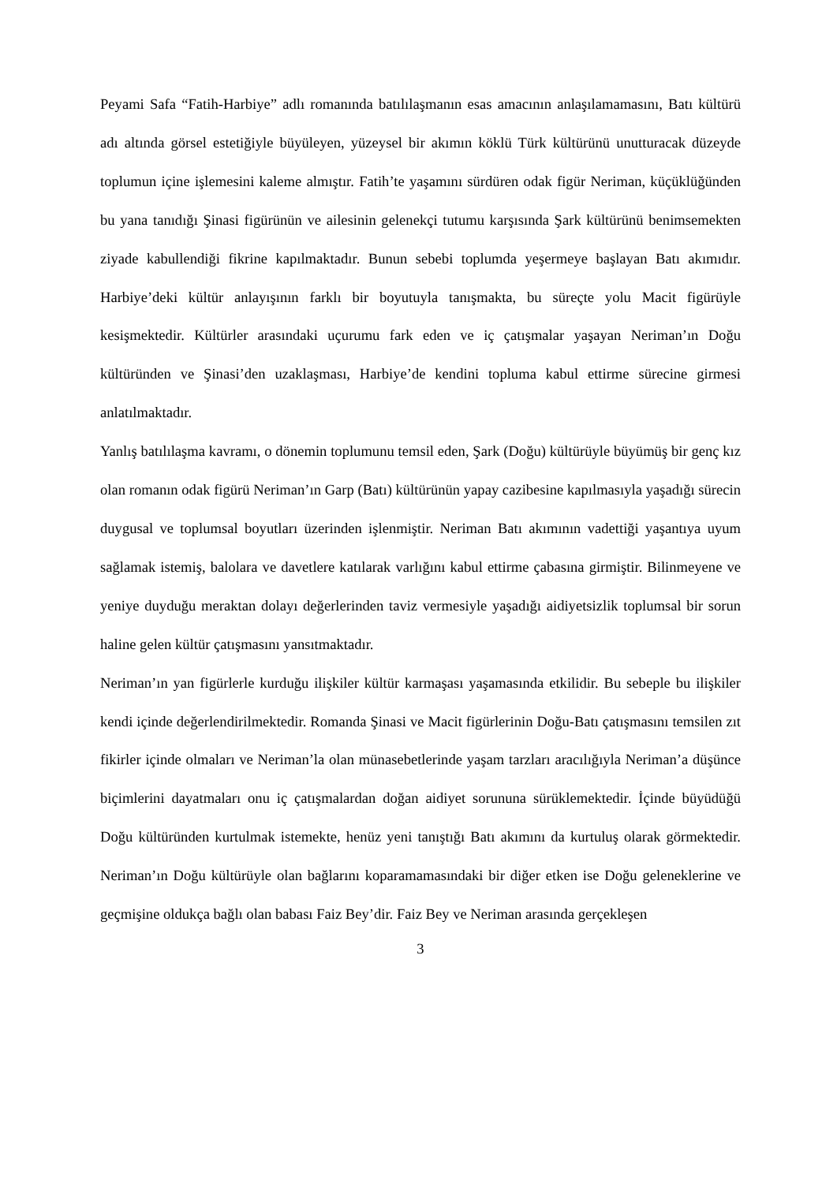Peyami Safa “Fatih-Harbiye” adlı romanında batılılaşmanın esas amacının anlaşılamamasını, Batı kültürü adı altında görsel estetiğiyle büyüleyen, yüzeysel bir akımın köklü Türk kültürünü unutturacak düzeyde toplumun içine işlemesini kaleme almıştır. Fatih’te yaşamını sürdüren odak figür Neriman, küçüklüğünden bu yana tanıdığı Şinasi figürünün ve ailesinin gelenekçi tutumu karşısında Şark kültürünü benimsemekten ziyade kabullendiği fikrine kapılmaktadır. Bunun sebebi toplumda yeşermeye başlayan Batı akımıdır. Harbiye’deki kültür anlayışının farklı bir boyutuyla tanışmakta, bu süreçte yolu Macit figürüyle kesişmektedir. Kültürler arasındaki uçurumu fark eden ve iç çatışmalar yaşayan Neriman’ın Doğu kültüründen ve Şinasi’den uzaklaşması, Harbiye’de kendini topluma kabul ettirme sürecine girmesi anlatılmaktadır.
Yanlış batılılaşma kavramı, o dönemin toplumunu temsil eden, Şark (Doğu) kültürüyle büyümüş bir genç kız olan romanın odak figürü Neriman’ın Garp (Batı) kültürünün yapay cazibesine kapılmasıyla yaşadığı sürecin duygusal ve toplumsal boyutları üzerinden işlenmiştir. Neriman Batı akımının vadettiği yaşantıya uyum sağlamak istemiş, balolara ve davetlere katılarak varlığını kabul ettirme çabasına girmiştir. Bilinmeyene ve yeniye duyduğu meraktan dolayı değerlerinden taviz vermesiyle yaşadığı aidiyetsizlik toplumsal bir sorun haline gelen kültür çatışmasını yansıtmaktadır.
Neriman’ın yan figürlerle kurduğu ilişkiler kültür karmaşası yaşamasında etkilidir. Bu sebeple bu ilişkiler kendi içinde değerlendirilmektedir. Romanda Şinasi ve Macit figürlerinin Doğu-Batı çatışmasını temsilen zıt fikirler içinde olmaları ve Neriman’la olan münasebetlerinde yaşam tarzları aracılığıyla Neriman’a düşünce biçimlerini dayatmaları onu iç çatışmalardan doğan aidiyet sorununa sürüklemektedir. İçinde büyüdüğü Doğu kültüründen kurtulmak istemekte, henüz yeni tanıştığı Batı akımını da kurtuluş olarak görmektedir. Neriman’ın Doğu kültürüyle olan bağlarını koparamamasındaki bir diğer etken ise Doğu geleneklerine ve geçmişine oldukça bağlı olan babası Faiz Bey’dir. Faiz Bey ve Neriman arasında gerçekleşen
3